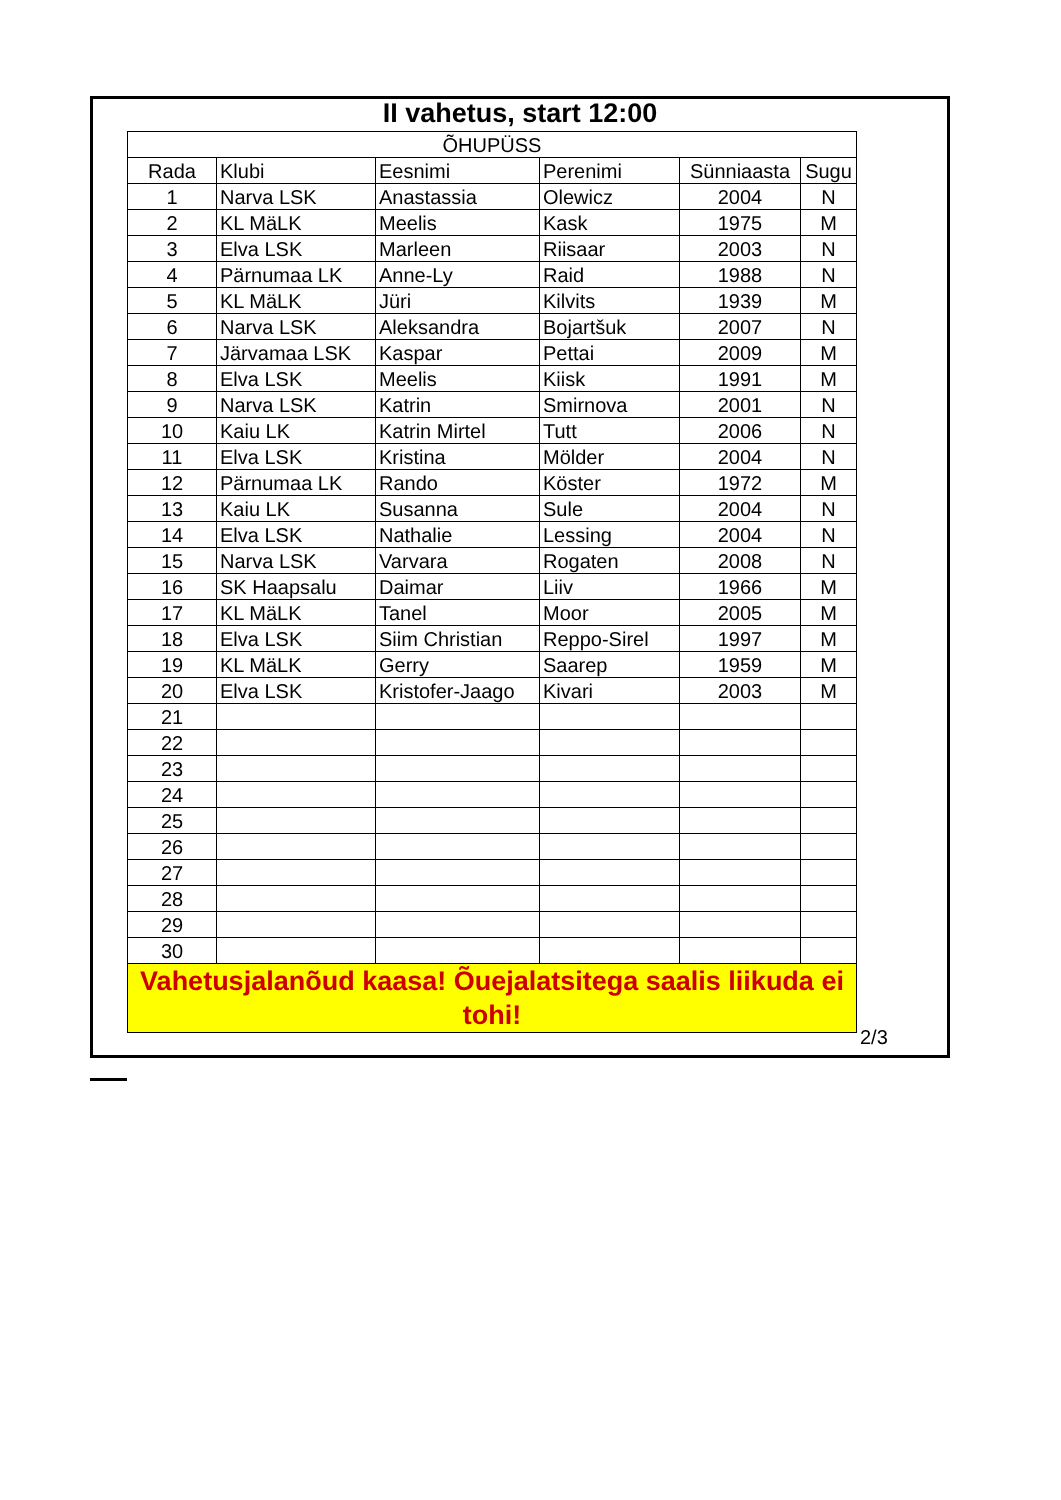II vahetus, start 12:00
| ÕHUPÜSS | | | | | |
| Rada | Klubi | Eesnimi | Perenimi | Sünniaasta | Sugu |
| 1 | Narva LSK | Anastassia | Olewicz | 2004 | N |
| 2 | KL MäLK | Meelis | Kask | 1975 | M |
| 3 | Elva LSK | Marleen | Riisaar | 2003 | N |
| 4 | Pärnumaa LK | Anne-Ly | Raid | 1988 | N |
| 5 | KL MäLK | Jüri | Kilvits | 1939 | M |
| 6 | Narva LSK | Aleksandra | Bojartšuk | 2007 | N |
| 7 | Järvamaa LSK | Kaspar | Pettai | 2009 | M |
| 8 | Elva LSK | Meelis | Kiisk | 1991 | M |
| 9 | Narva LSK | Katrin | Smirnova | 2001 | N |
| 10 | Kaiu LK | Katrin Mirtel | Tutt | 2006 | N |
| 11 | Elva LSK | Kristina | Mölder | 2004 | N |
| 12 | Pärnumaa LK | Rando | Köster | 1972 | M |
| 13 | Kaiu LK | Susanna | Sule | 2004 | N |
| 14 | Elva LSK | Nathalie | Lessing | 2004 | N |
| 15 | Narva LSK | Varvara | Rogaten | 2008 | N |
| 16 | SK Haapsalu | Daimar | Liiv | 1966 | M |
| 17 | KL MäLK | Tanel | Moor | 2005 | M |
| 18 | Elva LSK | Siim Christian | Reppo-Sirel | 1997 | M |
| 19 | KL MäLK | Gerry | Saarep | 1959 | M |
| 20 | Elva LSK | Kristofer-Jaago | Kivari | 2003 | M |
| 21 | | | | | |
| 22 | | | | | |
| 23 | | | | | |
| 24 | | | | | |
| 25 | | | | | |
| 26 | | | | | |
| 27 | | | | | |
| 28 | | | | | |
| 29 | | | | | |
| 30 | | | | | |
| Vahetusjalanõud kaasa! Õuejalatsitega saalis liikuda ei tohi! | | | | | |
2/3